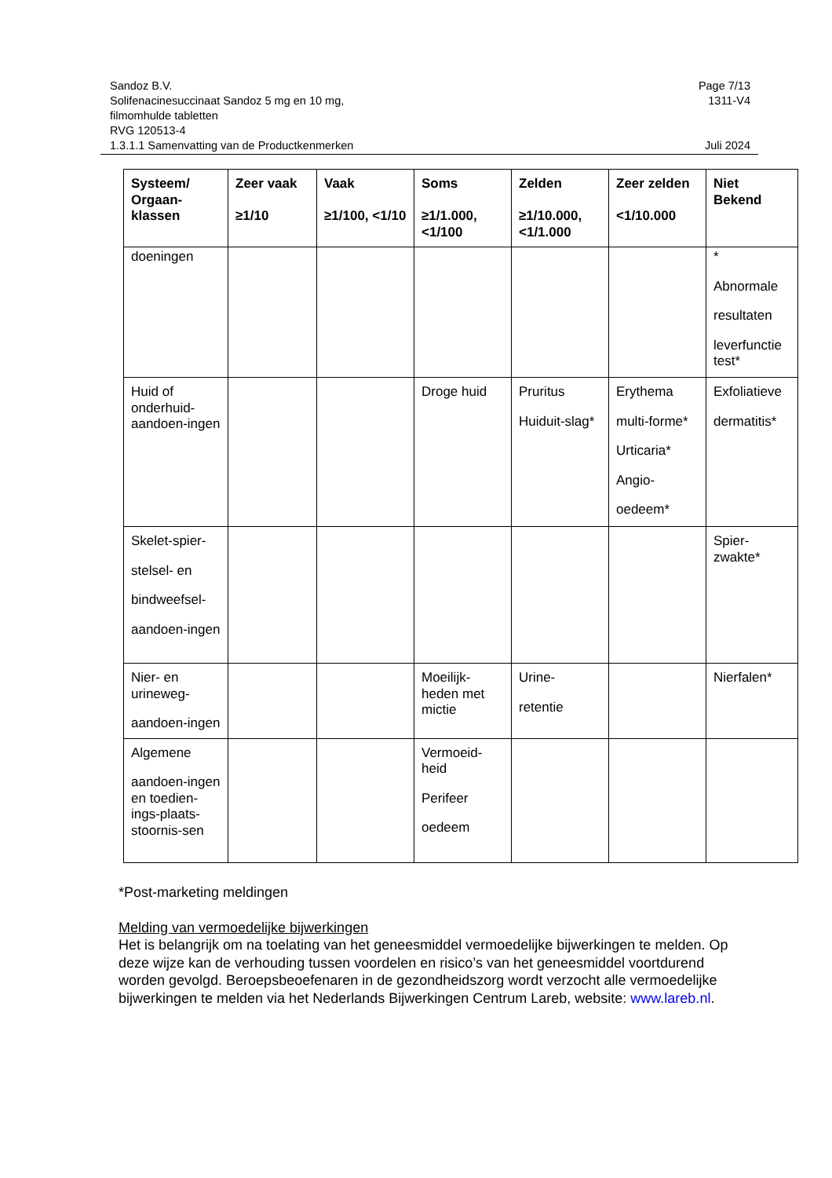Sandoz B.V. Page 7/13
Solifenacinesuccinaat Sandoz 5 mg en 10 mg,
filmomhulde tabletten
RVG 120513-4 1311-V4
1.3.1.1 Samenvatting van de Productkenmerken Juli 2024
| Systeem/ Orgaan-klassen | Zeer vaak ≥1/10 | Vaak ≥1/100, <1/10 | Soms ≥1/1.000, <1/100 | Zelden ≥1/10.000, <1/1.000 | Zeer zelden <1/10.000 | Niet Bekend |
| --- | --- | --- | --- | --- | --- | --- |
| doeningen | | | | | | * Abnormale resultaten leverfunctie test* |
| Huid of onderhuid-aandoen-ingen | | | Droge huid | Pruritus Huiduit-slag* | Erythema multi-forme* Urticaria* Angio- oedeem* | Exfoliatieve dermatitis* |
| Skelet-spier- stelsel- en bindweefsel- aandoen-ingen | | | | | | Spier-zwakte* |
| Nier- en urineweg- aandoen-ingen | | | Moeilijk-heden met mictie | Urine- retentie | | Nierfalen* |
| Algemene aandoen-ingen en toedien-ings-plaats-stoornis-sen | | | Vermoeid-heid Perifeer oedeem | | | |
*Post-marketing meldingen
Melding van vermoedelijke bijwerkingen
Het is belangrijk om na toelating van het geneesmiddel vermoedelijke bijwerkingen te melden. Op deze wijze kan de verhouding tussen voordelen en risico’s van het geneesmiddel voortdurend worden gevolgd. Beroepsbeoefenaren in de gezondheidszorg wordt verzocht alle vermoedelijke bijwerkingen te melden via het Nederlands Bijwerkingen Centrum Lareb, website: www.lareb.nl.